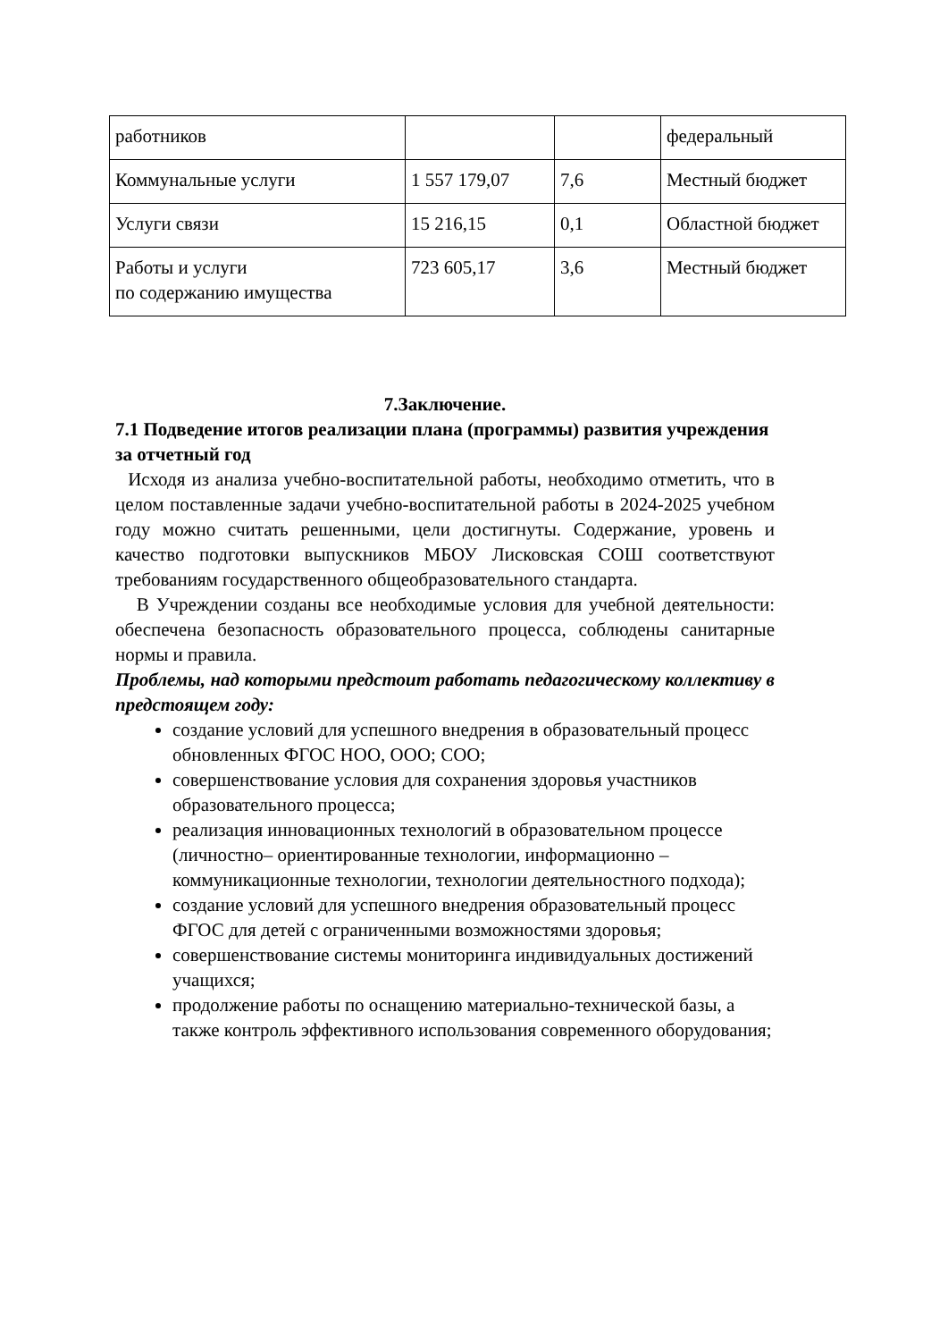| работников | | | федеральный |
| Коммунальные услуги | 1 557 179,07 | 7,6 | Местный бюджет |
| Услуги связи | 15 216,15 | 0,1 | Областной бюджет |
| Работы и услуги по содержанию имущества | 723 605,17 | 3,6 | Местный бюджет |
7.Заключение.
7.1 Подведение итогов реализации плана (программы) развития учреждения за отчетный год
Исходя из анализа учебно-воспитательной работы, необходимо отметить, что в целом поставленные задачи учебно-воспитательной работы в 2024-2025 учебном году можно считать решенными, цели достигнуты. Содержание, уровень и качество подготовки выпускников МБОУ Лисковская СОШ соответствуют требованиям государственного общеобразовательного стандарта.
В Учреждении созданы все необходимые условия для учебной деятельности: обеспечена безопасность образовательного процесса, соблюдены санитарные нормы и правила.
Проблемы, над которыми предстоит работать педагогическому коллективу в предстоящем году:
создание условий для успешного внедрения в образовательный процесс обновленных ФГОС НОО, ООО; СОО;
совершенствование условия для сохранения здоровья участников образовательного процесса;
реализация инновационных технологий в образовательном процессе (личностно– ориентированные технологии, информационно – коммуникационные технологии, технологии деятельностного подхода);
создание условий для успешного внедрения образовательный процесс ФГОС для детей с ограниченными возможностями здоровья;
совершенствование системы мониторинга индивидуальных достижений учащихся;
продолжение работы по оснащению материально-технической базы, а также контроль эффективного использования современного оборудования;